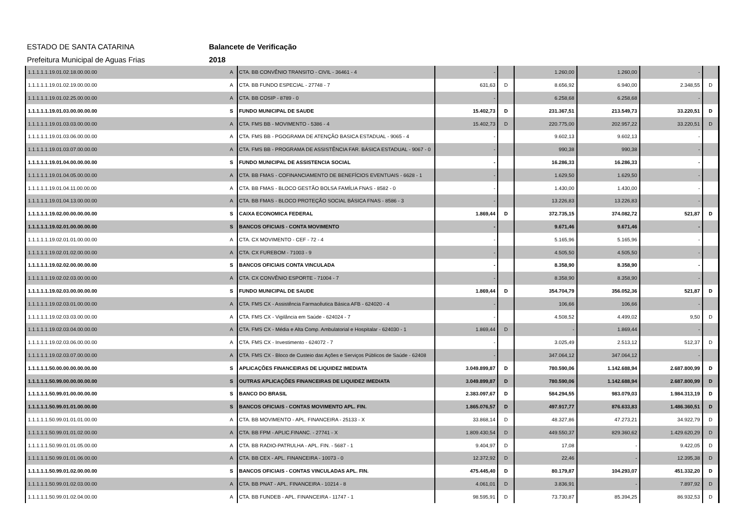ESTADO DE SANTA CATARINA Balancete de Verificação
Prefeitura Municipal de Aguas Frias 2018
| 1.1.1.1.1.19.01.02.18.00.00.00 | A | CTA. BB CONVÊNIO TRANSITO - CIVIL - 36461 - 4 | - | | 1.260,00 | 1.260,00 | - | |
| 1.1.1.1.1.19.01.02.19.00.00.00 | A | CTA. BB FUNDO ESPECIAL - 27748 - 7 | 631,63 | D | 8.656,92 | 6.940,00 | 2.348,55 | D |
| 1.1.1.1.1.19.01.02.25.00.00.00 | A | CTA. BB COSIP - 8789 - 0 | - | | 6.258,68 | 6.258,68 | - | |
| 1.1.1.1.1.19.01.03.00.00.00.00 | S | FUNDO MUNICIPAL DE SAUDE | 15.402,73 | D | 231.367,51 | 213.549,73 | 33.220,51 | D |
| 1.1.1.1.1.19.01.03.03.00.00.00 | A | CTA. FMS BB - MOVIMENTO - 5386 - 4 | 15.402,73 | D | 220.775,00 | 202.957,22 | 33.220,51 | D |
| 1.1.1.1.1.19.01.03.06.00.00.00 | A | CTA. FMS BB - PGOGRAMA DE ATENÇÃO BASICA ESTADUAL - 9065 - 4 | - | | 9.602,13 | 9.602,13 | - | |
| 1.1.1.1.1.19.01.03.07.00.00.00 | A | CTA. FMS BB - PROGRAMA DE ASSISTÊNCIA FAR. BÁSICA ESTADUAL - 9067 - 0 | - | | 990,38 | 990,38 | - | |
| 1.1.1.1.1.19.01.04.00.00.00.00 | S | FUNDO MUNICIPAL DE ASSISTENCIA SOCIAL | - | | 16.286,33 | 16.286,33 | - | |
| 1.1.1.1.1.19.01.04.05.00.00.00 | A | CTA. BB FMAS - COFINANCIAMENTO DE BENEFÍCIOS EVENTUAIS - 6628 - 1 | - | | 1.629,50 | 1.629,50 | - | |
| 1.1.1.1.1.19.01.04.11.00.00.00 | A | CTA. BB FMAS - BLOCO GESTÃO BOLSA FAMÍLIA FNAS - 8582 - 0 | - | | 1.430,00 | 1.430,00 | - | |
| 1.1.1.1.1.19.01.04.13.00.00.00 | A | CTA. BB FMAS - BLOCO PROTEÇÃO SOCIAL BÁSICA FNAS - 8586 - 3 | - | | 13.226,83 | 13.226,83 | - | |
| 1.1.1.1.1.19.02.00.00.00.00.00 | S | CAIXA ECONOMICA FEDERAL | 1.869,44 | D | 372.735,15 | 374.082,72 | 521,87 | D |
| 1.1.1.1.1.19.02.01.00.00.00.00 | S | BANCOS OFICIAIS - CONTA MOVIMENTO | - | | 9.671,46 | 9.671,46 | - | |
| 1.1.1.1.1.19.02.01.01.00.00.00 | A | CTA. CX MOVIMENTO - CEF - 72 - 4 | - | | 5.165,96 | 5.165,96 | - | |
| 1.1.1.1.1.19.02.01.02.00.00.00 | A | CTA. CX FUREBOM - 71003 - 9 | - | | 4.505,50 | 4.505,50 | - | |
| 1.1.1.1.1.19.02.02.00.00.00.00 | S | BANCOS OFICIAIS CONTA VINCULADA | - | | 8.358,90 | 8.358,90 | - | |
| 1.1.1.1.1.19.02.02.03.00.00.00 | A | CTA. CX CONVÊNIO ESPORTE - 71004 - 7 | - | | 8.358,90 | 8.358,90 | - | |
| 1.1.1.1.1.19.02.03.00.00.00.00 | S | FUNDO MUNICIPAL DE SAUDE | 1.869,44 | D | 354.704,79 | 356.052,36 | 521,87 | D |
| 1.1.1.1.1.19.02.03.01.00.00.00 | A | CTA. FMS CX - Assistência Farmacêutica Básica AFB - 624020 - 4 | - | | 106,66 | 106,66 | - | |
| 1.1.1.1.1.19.02.03.03.00.00.00 | A | CTA. FMS CX - Vigilância em Saúde - 624024 - 7 | - | | 4.508,52 | 4.499,02 | 9,50 | D |
| 1.1.1.1.1.19.02.03.04.00.00.00 | A | CTA. FMS CX - Média e Alta Comp. Ambulatorial e Hospitalar - 624030 - 1 | 1.869,44 | D | - | 1.869,44 | - | |
| 1.1.1.1.1.19.02.03.06.00.00.00 | A | CTA. FMS CX - Investimento - 624072 - 7 | - | | 3.025,49 | 2.513,12 | 512,37 | D |
| 1.1.1.1.1.19.02.03.07.00.00.00 | A | CTA. FMS CX - Bloco de Custeio das Ações e Serviços Públicos de Saúde - 62408 | - | | 347.064,12 | 347.064,12 | - | |
| 1.1.1.1.1.50.00.00.00.00.00.00 | S | APLICAÇÕES FINANCEIRAS DE LIQUIDEZ IMEDIATA | 3.049.899,87 | D | 780.590,06 | 1.142.688,94 | 2.687.800,99 | D |
| 1.1.1.1.1.50.99.00.00.00.00.00 | S | OUTRAS APLICAÇÕES FINANCEIRAS DE LIQUIDEZ IMEDIATA | 3.049.899,87 | D | 780.590,06 | 1.142.688,94 | 2.687.800,99 | D |
| 1.1.1.1.1.50.99.01.00.00.00.00 | S | BANCO DO BRASIL | 2.383.097,67 | D | 584.294,55 | 983.079,03 | 1.984.313,19 | D |
| 1.1.1.1.1.50.99.01.01.00.00.00 | S | BANCOS OFICIAIS - CONTAS MOVIMENTO APL. FIN. | 1.865.076,57 | D | 497.917,77 | 876.633,83 | 1.486.360,51 | D |
| 1.1.1.1.1.50.99.01.01.01.00.00 | A | CTA. BB MOVIMENTO - APL. FINANCEIRA - 25133 - X | 33.868,14 | D | 48.327,86 | 47.273,21 | 34.922,79 | D |
| 1.1.1.1.1.50.99.01.01.02.00.00 | A | CTA. BB FPM - APLIC.FINANC. - 27741 - X | 1.809.430,54 | D | 449.550,37 | 829.360,62 | 1.429.620,29 | D |
| 1.1.1.1.1.50.99.01.01.05.00.00 | A | CTA. BB RADIO-PATRULHA - APL. FIN. - 5687 - 1 | 9.404,97 | D | 17,08 | - | 9.422,05 | D |
| 1.1.1.1.1.50.99.01.01.06.00.00 | A | CTA. BB CEX - APL. FINANCEIRA - 10073 - 0 | 12.372,92 | D | 22,46 | - | 12.395,38 | D |
| 1.1.1.1.1.50.99.01.02.00.00.00 | S | BANCOS OFICIAIS - CONTAS VINCULADAS APL. FIN. | 475.445,40 | D | 80.179,87 | 104.293,07 | 451.332,20 | D |
| 1.1.1.1.1.50.99.01.02.03.00.00 | A | CTA. BB PNAT - APL. FINANCEIRA - 10214 - 8 | 4.061,01 | D | 3.836,91 | - | 7.897,92 | D |
| 1.1.1.1.1.50.99.01.02.04.00.00 | A | CTA. BB FUNDEB - APL. FINANCEIRA - 11747 - 1 | 98.595,91 | D | 73.730,87 | 85.394,25 | 86.932,53 | D |